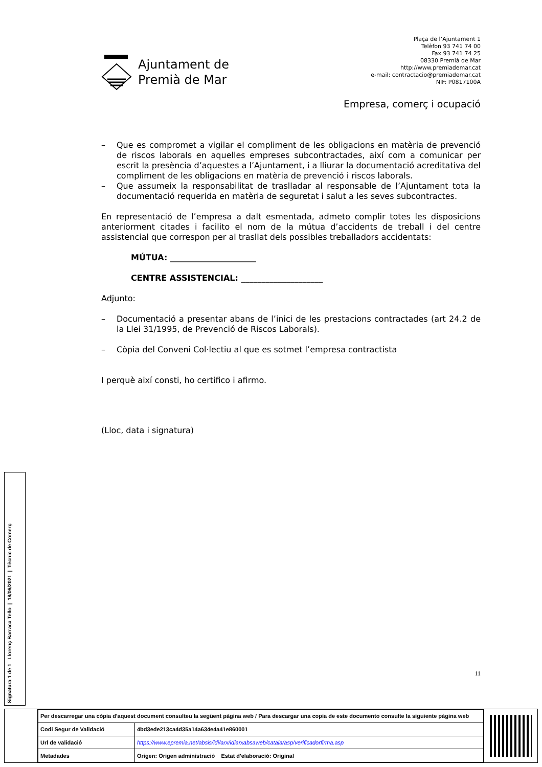Ajuntament de
Premià de Mar
Plaça de l’Ajuntament 1
Telèfon 93 741 74 00
Fax 93 741 74 25
08330 Premià de Mar
http://www.premiademar.cat
e-mail: contractacio@premiademar.cat
NIF: P0817100A
Empresa, comerç i ocupació
– Que es compromet a vigilar el compliment de les obligacions en matèria de prevenció de riscos laborals en aquelles empreses subcontractades, així com a comunicar per escrit la presència d’aquestes a l’Ajuntament, i a lliurar la documentació acreditativa del compliment de les obligacions en matèria de prevenció i riscos laborals.
– Que assumeix la responsabilitat de traslladar al responsable de l’Ajuntament tota la documentació requerida en matèria de seguretat i salut a les seves subcontractes.
En representació de l’empresa a dalt esmentada, admeto complir totes les disposicions anteriorment citades i facilito el nom de la mútua d’accidents de treball i del centre assistencial que correspon per al trasllat dels possibles treballadors accidentats:
MÚTUA: _____________________
CENTRE ASSISTENCIAL: ____________________
Adjunto:
– Documentació a presentar abans de l’inici de les prestacions contractades (art 24.2 de la Llei 31/1995, de Prevenció de Riscos Laborals).
– Còpia del Conveni Col·lectiu al que es sotmet l’empresa contractista
I perquè així consti, ho certifico i afirmo.
(Lloc, data i signatura)
11
Signatura 1 de 1
Llorenç Barraca Tello | 18/06/2021 | Tècnic de Comerç
| Per descarregar una còpia d'aquest document consulteu la següent pàgina web / Para descargar una copia de este documento consulte la siguiente página web | |
| Codi Segur de Validació | 4bd3ede213ca4d35a14a634e4a41e860001 |
| Url de validació | https://www.epremia.net/absis/idi/arx/idiarxabsaweb/catala/asp/verificadorfirma.asp |
| Metadades | Origen: Origen administració Estat d'elaboració: Original |